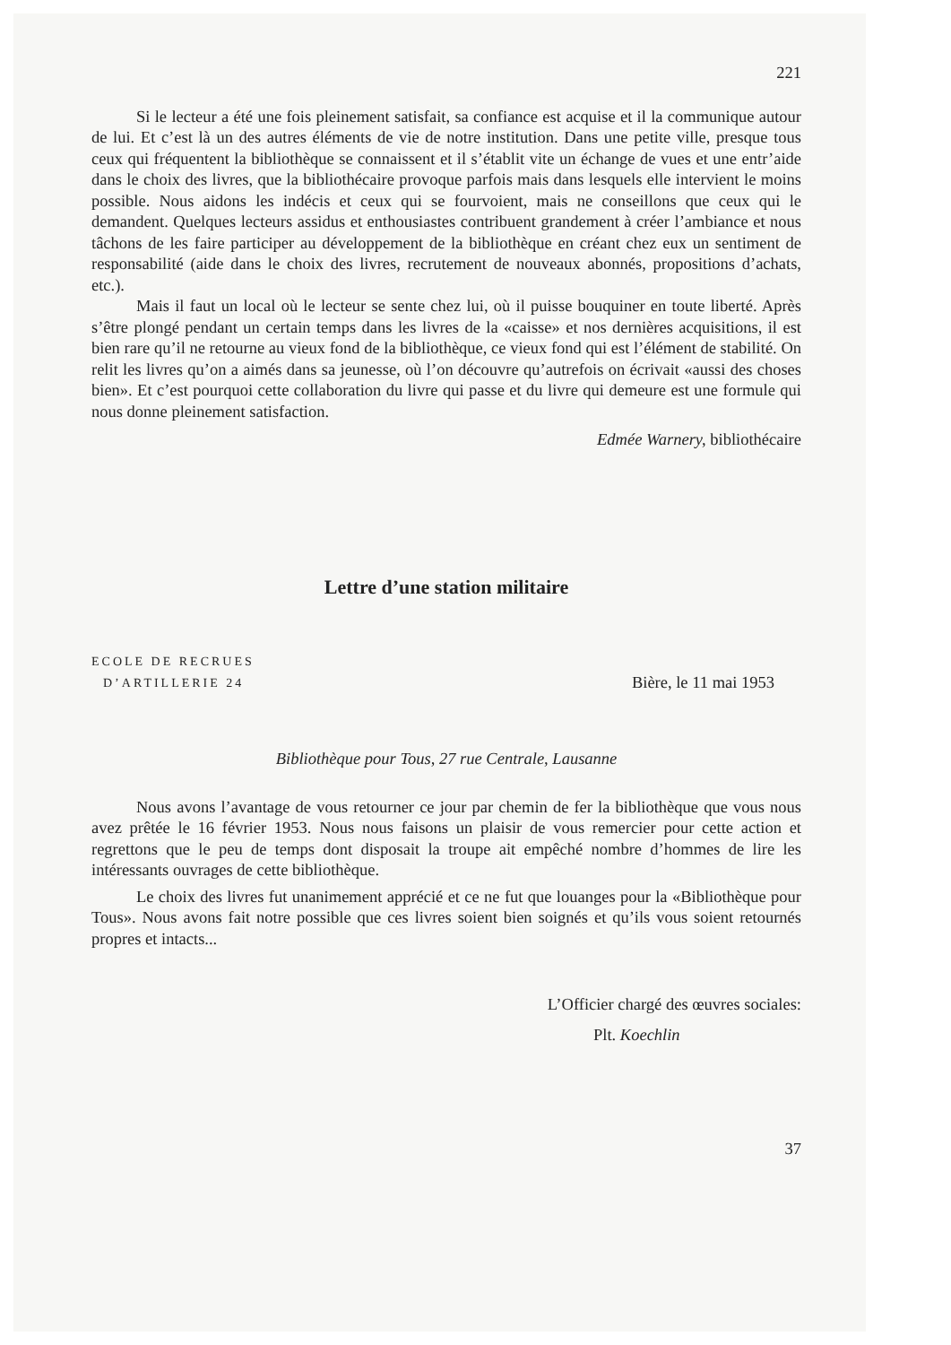221
Si le lecteur a été une fois pleinement satisfait, sa confiance est acquise et il la communique autour de lui. Et c’est là un des autres éléments de vie de notre institution. Dans une petite ville, presque tous ceux qui fréquentent la bibliothèque se connaissent et il s’établit vite un échange de vues et une entr’aide dans le choix des livres, que la bibliothécaire provoque parfois mais dans lesquels elle intervient le moins possible. Nous aidons les indécis et ceux qui se fourvoient, mais ne conseillons que ceux qui le demandent. Quelques lecteurs assidus et enthousiastes contribuent grandement à créer l’ambiance et nous tâchons de les faire participer au développement de la bibliothèque en créant chez eux un sentiment de responsabilité (aide dans le choix des livres, recrutement de nouveaux abonnés, propositions d’achats, etc.).
Mais il faut un local où le lecteur se sente chez lui, où il puisse bouquiner en toute liberté. Après s’être plongé pendant un certain temps dans les livres de la «caisse» et nos dernières acquisitions, il est bien rare qu’il ne retourne au vieux fond de la bibliothèque, ce vieux fond qui est l’élément de stabilité. On relit les livres qu’on a aimés dans sa jeunesse, où l’on découvre qu’autrefois on écrivait «aussi des choses bien». Et c’est pourquoi cette collaboration du livre qui passe et du livre qui demeure est une formule qui nous donne pleinement satisfaction.
Edmée Warnery, bibliothécaire
Lettre d’une station militaire
ECOLE DE RECRUES
D’ARTILLERIE 24
Bière, le 11 mai 1953
Bibliothèque pour Tous, 27 rue Centrale, Lausanne
Nous avons l’avantage de vous retourner ce jour par chemin de fer la bibliothèque que vous nous avez prêtée le 16 février 1953. Nous nous faisons un plaisir de vous remercier pour cette action et regrettons que le peu de temps dont disposait la troupe ait empêché nombre d’hommes de lire les intéressants ouvrages de cette bibliothèque.
Le choix des livres fut unanimement apprécié et ce ne fut que louanges pour la «Bibliothèque pour Tous». Nous avons fait notre possible que ces livres soient bien soignés et qu’ils vous soient retournés propres et intacts...
L’Officier chargé des œuvres sociales:
Plt. Koechlin
37